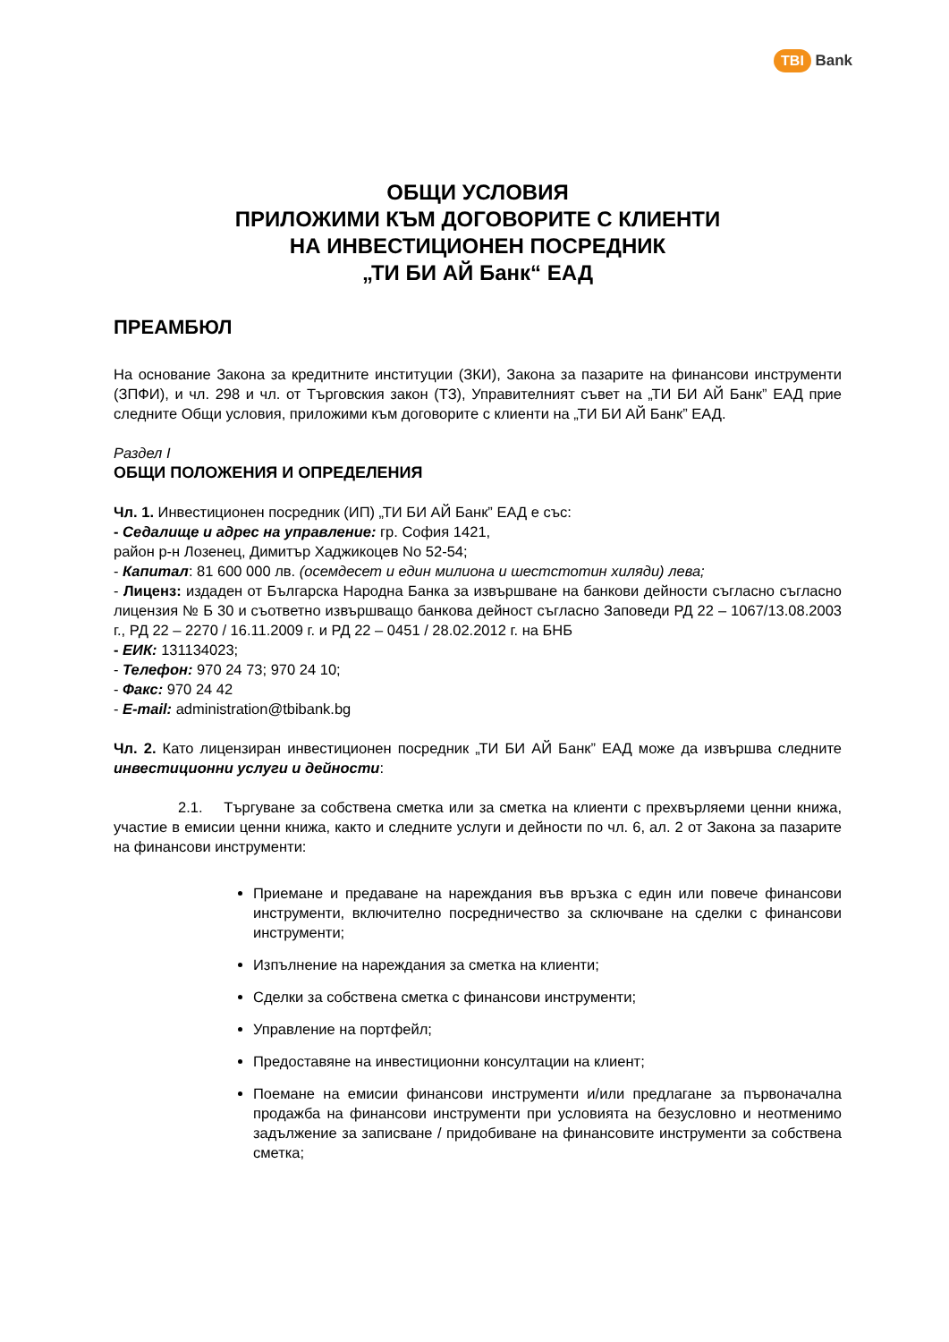TBI Bank
ОБЩИ УСЛОВИЯ
ПРИЛОЖИМИ КЪМ ДОГОВОРИТЕ С КЛИЕНТИ
НА ИНВЕСТИЦИОНЕН ПОСРЕДНИК
„ТИ БИ АЙ Банк“ ЕАД
ПРЕАМБЮЛ
На основание Закона за кредитните институции (ЗКИ), Закона за пазарите на финансови инструменти (ЗПФИ), и чл. 298 и чл. от Търговския закон (ТЗ), Управителният съвет на „ТИ БИ АЙ Банк” ЕАД прие следните Общи условия, приложими към договорите с клиенти на „ТИ БИ АЙ Банк” ЕАД.
Раздел I
ОБЩИ ПОЛОЖЕНИЯ И ОПРЕДЕЛЕНИЯ
Чл. 1. Инвестиционен посредник (ИП) „ТИ БИ АЙ Банк” ЕАД е със:
- Седалище и адрес на управление: гр. София 1421,
район р-н Лозенец, Димитър Хаджикоцев No 52-54;
- Капитал: 81 600 000 лв. (осемдесет и един милиона и шестстотин хиляди) лева;
- Лиценз: издаден от Българска Народна Банка за извършване на банкови дейности съгласно съгласно лицензия № Б 30 и съответно извършващо банкова дейност съгласно Заповеди РД 22 – 1067/13.08.2003 г., РД 22 – 2270 / 16.11.2009 г. и РД 22 – 0451 / 28.02.2012 г. на БНБ
- ЕИК: 131134023;
- Телефон: 970 24 73; 970 24 10;
- Факс: 970 24 42
- E-mail: administration@tbibank.bg
Чл. 2. Като лицензиран инвестиционен посредник „ТИ БИ АЙ Банк” ЕАД може да извършва следните инвестиционни услуги и дейности:
2.1. Търгуване за собствена сметка или за сметка на клиенти с прехвърляеми ценни книжа, участие в емисии ценни книжа, както и следните услуги и дейности по чл. 6, ал. 2 от Закона за пазарите на финансови инструменти:
Приемане и предаване на нареждания във връзка с един или повече финансови инструменти, включително посредничество за сключване на сделки с финансови инструменти;
Изпълнение на нареждания за сметка на клиенти;
Сделки за собствена сметка с финансови инструменти;
Управление на портфейл;
Предоставяне на инвестиционни консултации на клиент;
Поемане на емисии финансови инструменти и/или предлагане за първоначална продажба на финансови инструменти при условията на безусловно и неотменимо задължение за записване / придобиване на финансовите инструменти за собствена сметка;